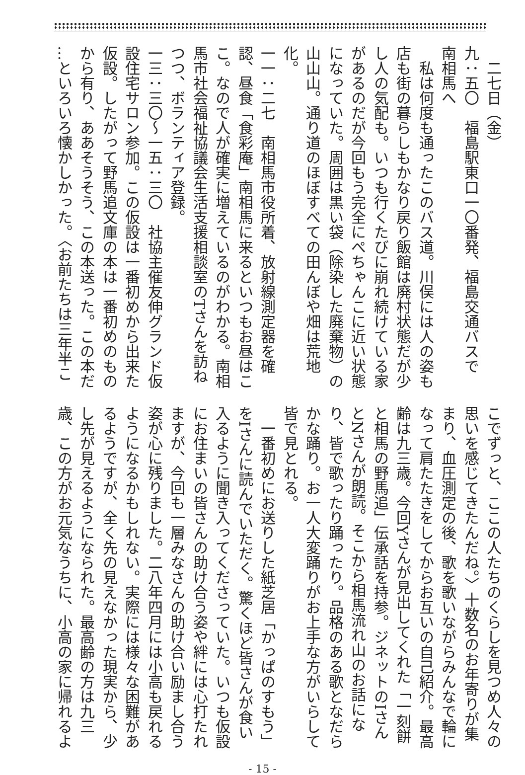二七日（金）
九：五〇　福島駅東口一〇番発、福島交通バスで
南相馬へ
　私は何度も通ったこのバス道。川俣には人の姿も
店も街の暮らしもかなり戻り飯館は廃村状態だが少
し人の気配も。いつも行くたびに崩れ続けている家
があるのだが今回もう完全にぺちゃんこに近い状態
になっていた。周囲は黒い袋（除染した廃棄物）の
山山山。通り道のほぼすべての田んぼや畑は荒地
化。
一一：二七　南相馬市役所着、放射線測定器を確
認、昼食「食彩庵」南相馬に来るといつもお昼はこ
こ。なので人が確実に増えているのがわかる。南相
馬市社会福祉協議会生活支援相談室のTさんを訪ね
つつ、ボランティア登録。
一三：三〇～一五：三〇　社協主催友伸グランド仮
設住宅サロン参加。この仮設は一番初めから出来た
仮設。したがって野馬追文庫の本は一番初めのもの
から有り、ああそうそう、この本送った。この本だ
…といろいろ懐かしかった。〈お前たちは三年半こ
こでずっと、ここの人たちのくらしを見つめ人々の
思いを感じてきたんだね。〉十数名のお年寄りが集
まり、血圧測定の後、歌を歌いながらみんなで輪に
なって肩たたきをしてからお互いの自己紹介。最高
齢は九三歳。今回Yさんが見出してくれた「一刻餅
と相馬の野馬追」伝承話を持参。ジネットのIさん
とNさんが朗読。そこから相馬流れ山のお話にな
り、皆で歌ったり踊ったり。品格のある歌となだら
かな踊り。お一人大変踊りがお上手な方がいらして
皆で見とれる。
　一番初めにお送りした紙芝居「かっぱのすもう」
をIさんに読んでいただく。驚くほど皆さんが食い
入るように聞き入ってくださっていた。いつも仮設
にお住まいの皆さんの助け合う姿や絆には心打たれ
ますが、今回も一層みなさんの助け合い励まし合う
姿が心に残りました。二八年四月には小高も戻れる
ようになるかもしれない。実際には様々な困難があ
るようですが、全く先の見えなかった現実から、少
し先が見えるようになられた。最高齢の方は九三
歳、この方がお元気なうちに、小高の家に帰れるよ
- 15 -